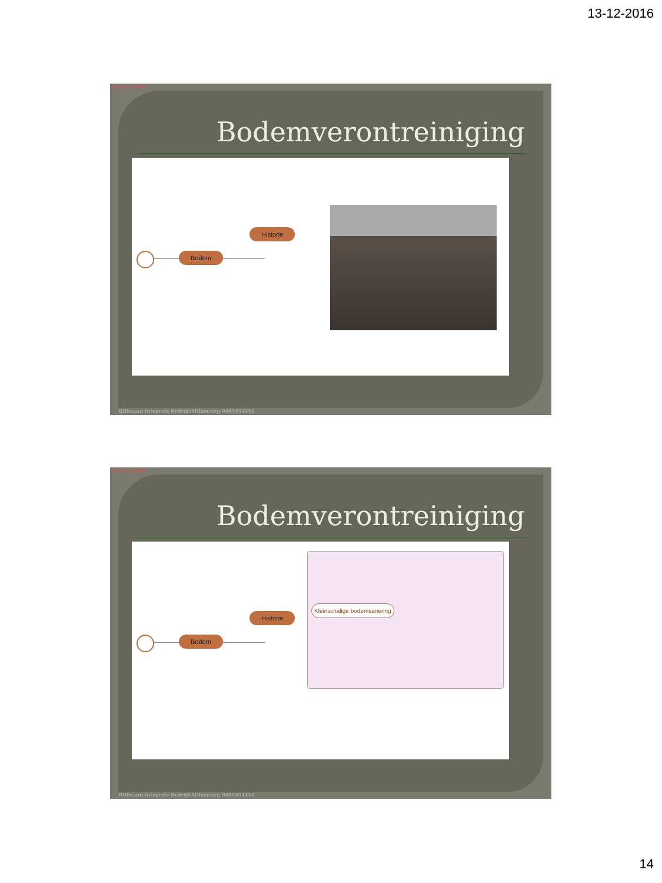13-12-2016
Kijk op website
Bodemverontreiniging
Bodem
Historie
Hillmann Integrale BedrijfsMilieuzorg 0485454451
Kijk op website
Bodemverontreiniging
Bodem
Historie
Kleinschalige bodemsanering
Hillmann Integrale BedrijfsMilieuzorg 0485454451
14